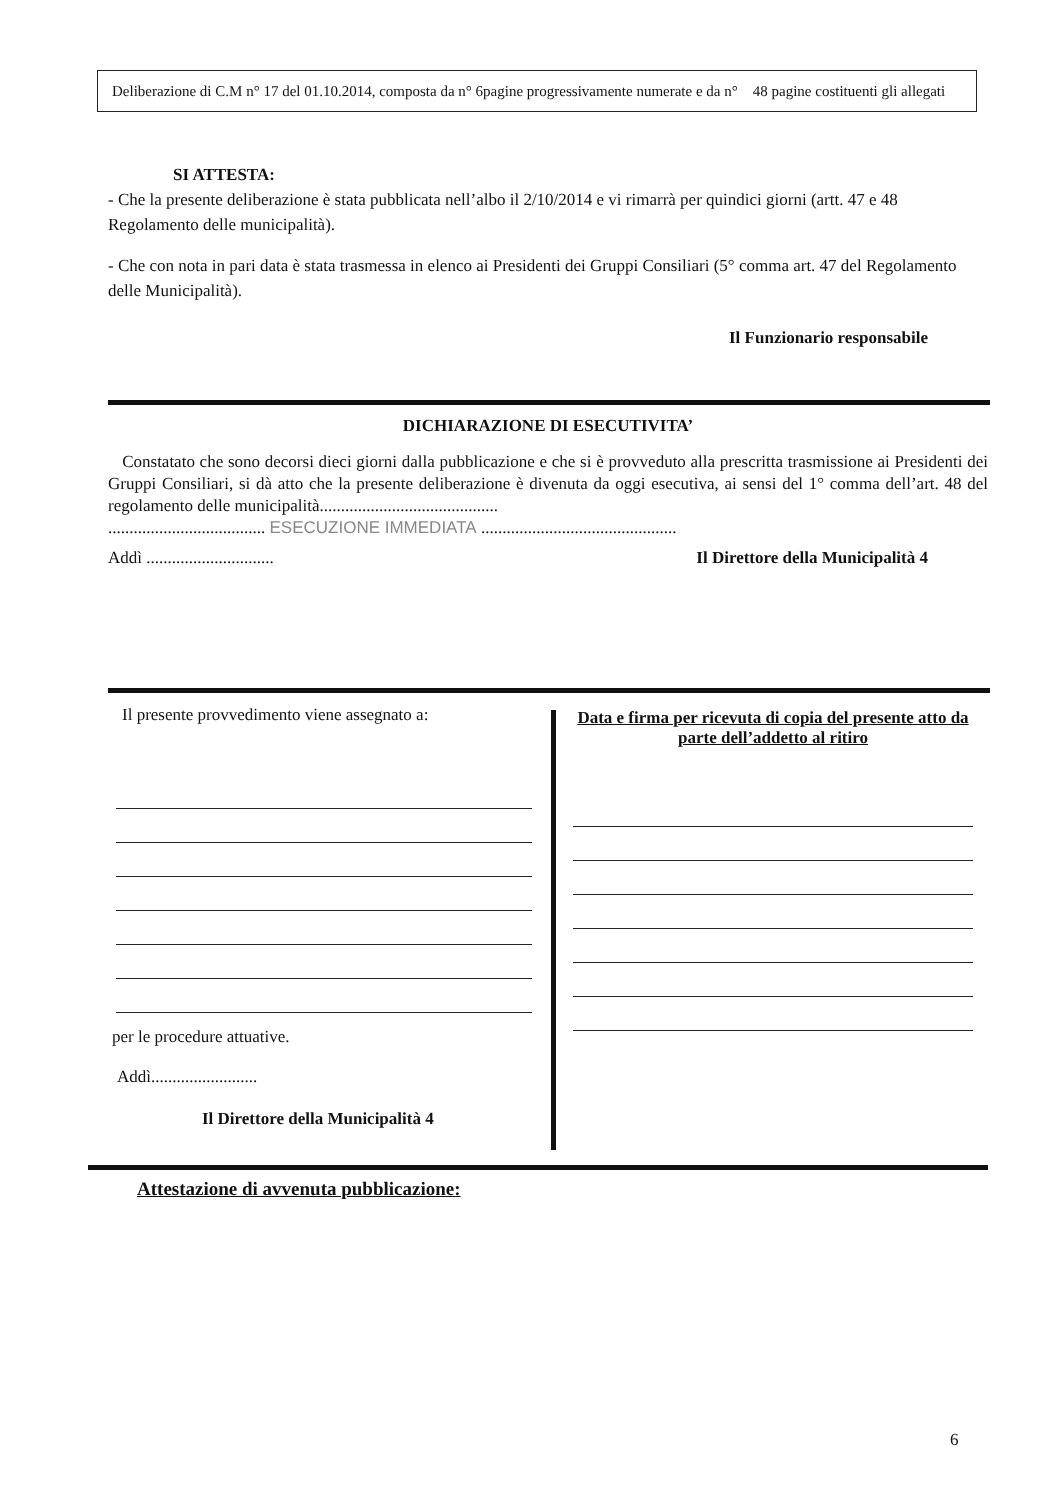Deliberazione di C.M n° 17 del 01.10.2014, composta da n° 6pagine progressivamente numerate e da n° 48 pagine costituenti gli allegati
SI ATTESTA:
- Che la presente deliberazione è stata pubblicata nell’albo il 2/10/2014 e vi rimarrà per quindici giorni (artt. 47 e 48 Regolamento delle municipalità).
- Che con nota in pari data è stata trasmessa in elenco ai Presidenti dei Gruppi Consiliari (5° comma art. 47 del Regolamento delle Municipalità).
Il Funzionario responsabile
DICHIARAZIONE DI ESECUTIVITA’
Constatato che sono decorsi dieci giorni dalla pubblicazione e che si è provveduto alla prescritta trasmissione ai Presidenti dei Gruppi Consiliari, si dà atto che la presente deliberazione è divenuta da oggi esecutiva, ai sensi del 1° comma dell’art. 48 del regolamento delle municipalità..........................................
..................................... ESECUZIONE IMMEDIATA ..............................................
Addì .............................. Il Direttore della Municipalità 4
Il presente provvedimento viene assegnato a:
per le procedure attuative.
Addì.........................
Il Direttore della Municipalità 4
Data e firma per ricevuta di copia del presente atto da parte dell’addetto al ritiro
Attestazione di avvenuta pubblicazione:
6